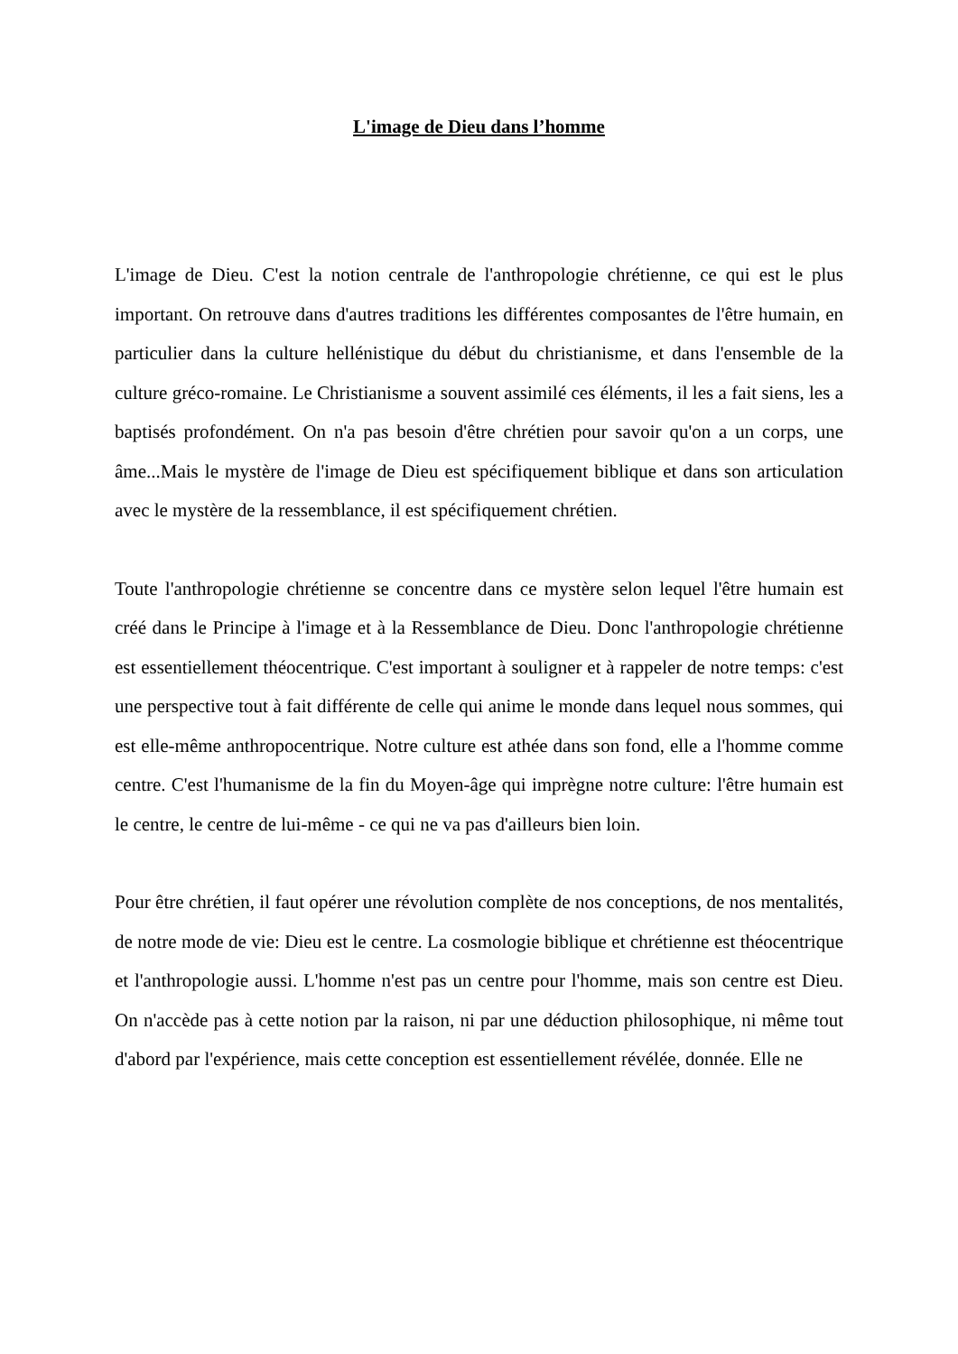L'image de Dieu dans l’homme
L'image de Dieu. C'est la notion centrale de l'anthropologie chrétienne, ce qui est le plus important. On retrouve dans d'autres traditions les différentes composantes de l'être humain, en particulier dans la culture hellénistique du début du christianisme, et dans l'ensemble de la culture gréco-romaine. Le Christianisme a souvent assimilé ces éléments, il les a fait siens, les a baptisés profondément. On n'a pas besoin d'être chrétien pour savoir qu'on a un corps, une âme...Mais le mystère de l'image de Dieu est spécifiquement biblique et dans son articulation avec le mystère de la ressemblance, il est spécifiquement chrétien.
Toute l'anthropologie chrétienne se concentre dans ce mystère selon lequel l'être humain est créé dans le Principe à l'image et à la Ressemblance de Dieu. Donc l'anthropologie chrétienne est essentiellement théocentrique. C'est important à souligner et à rappeler de notre temps: c'est une perspective tout à fait différente de celle qui anime le monde dans lequel nous sommes, qui est elle-même anthropocentrique. Notre culture est athée dans son fond, elle a l'homme comme centre. C'est l'humanisme de la fin du Moyen-âge qui imprègne notre culture: l'être humain est le centre, le centre de lui-même - ce qui ne va pas d'ailleurs bien loin.
Pour être chrétien, il faut opérer une révolution complète de nos conceptions, de nos mentalités, de notre mode de vie: Dieu est le centre. La cosmologie biblique et chrétienne est théocentrique et l'anthropologie aussi. L'homme n'est pas un centre pour l'homme, mais son centre est Dieu. On n'accède pas à cette notion par la raison, ni par une déduction philosophique, ni même tout d'abord par l'expérience, mais cette conception est essentiellement révélée, donnée. Elle ne